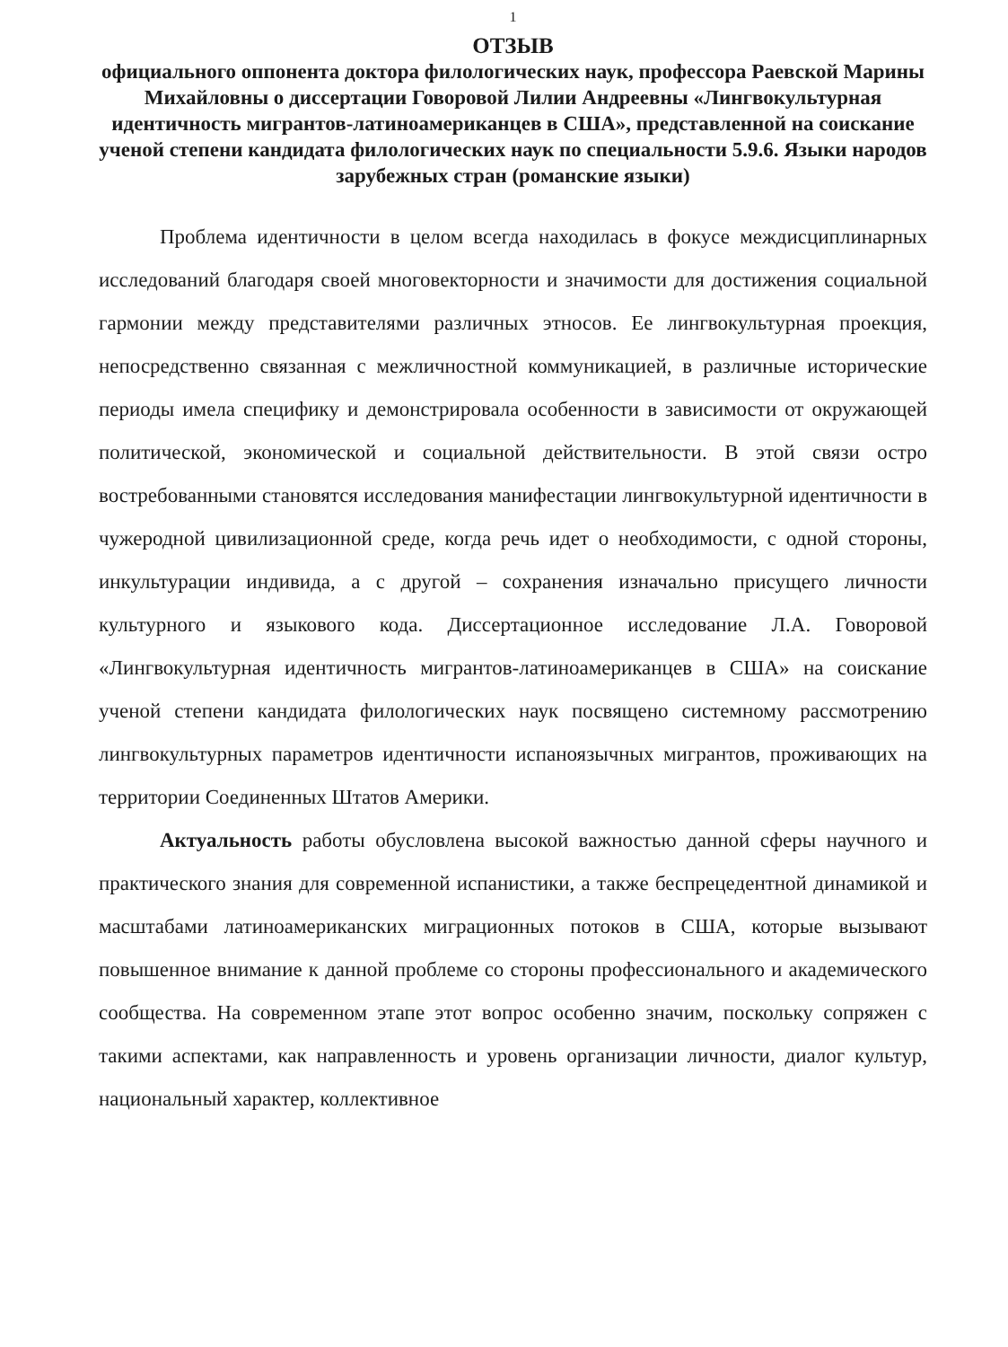1
ОТЗЫВ
официального оппонента доктора филологических наук, профессора Раевской Марины Михайловны о диссертации Говоровой Лилии Андреевны «Лингвокультурная идентичность мигрантов-латиноамериканцев в США», представленной на соискание ученой степени кандидата филологических наук по специальности 5.9.6. Языки народов зарубежных стран (романские языки)
Проблема идентичности в целом всегда находилась в фокусе междисциплинарных исследований благодаря своей многовекторности и значимости для достижения социальной гармонии между представителями различных этносов. Ее лингвокультурная проекция, непосредственно связанная с межличностной коммуникацией, в различные исторические периоды имела специфику и демонстрировала особенности в зависимости от окружающей политической, экономической и социальной действительности. В этой связи остро востребованными становятся исследования манифестации лингвокультурной идентичности в чужеродной цивилизационной среде, когда речь идет о необходимости, с одной стороны, инкультурации индивида, а с другой – сохранения изначально присущего личности культурного и языкового кода. Диссертационное исследование Л.А. Говоровой «Лингвокультурная идентичность мигрантов-латиноамериканцев в США» на соискание ученой степени кандидата филологических наук посвящено системному рассмотрению лингвокультурных параметров идентичности испаноязычных мигрантов, проживающих на территории Соединенных Штатов Америки.
Актуальность работы обусловлена высокой важностью данной сферы научного и практического знания для современной испанистики, а также беспрецедентной динамикой и масштабами латиноамериканских миграционных потоков в США, которые вызывают повышенное внимание к данной проблеме со стороны профессионального и академического сообщества. На современном этапе этот вопрос особенно значим, поскольку сопряжен с такими аспектами, как направленность и уровень организации личности, диалог культур, национальный характер, коллективное